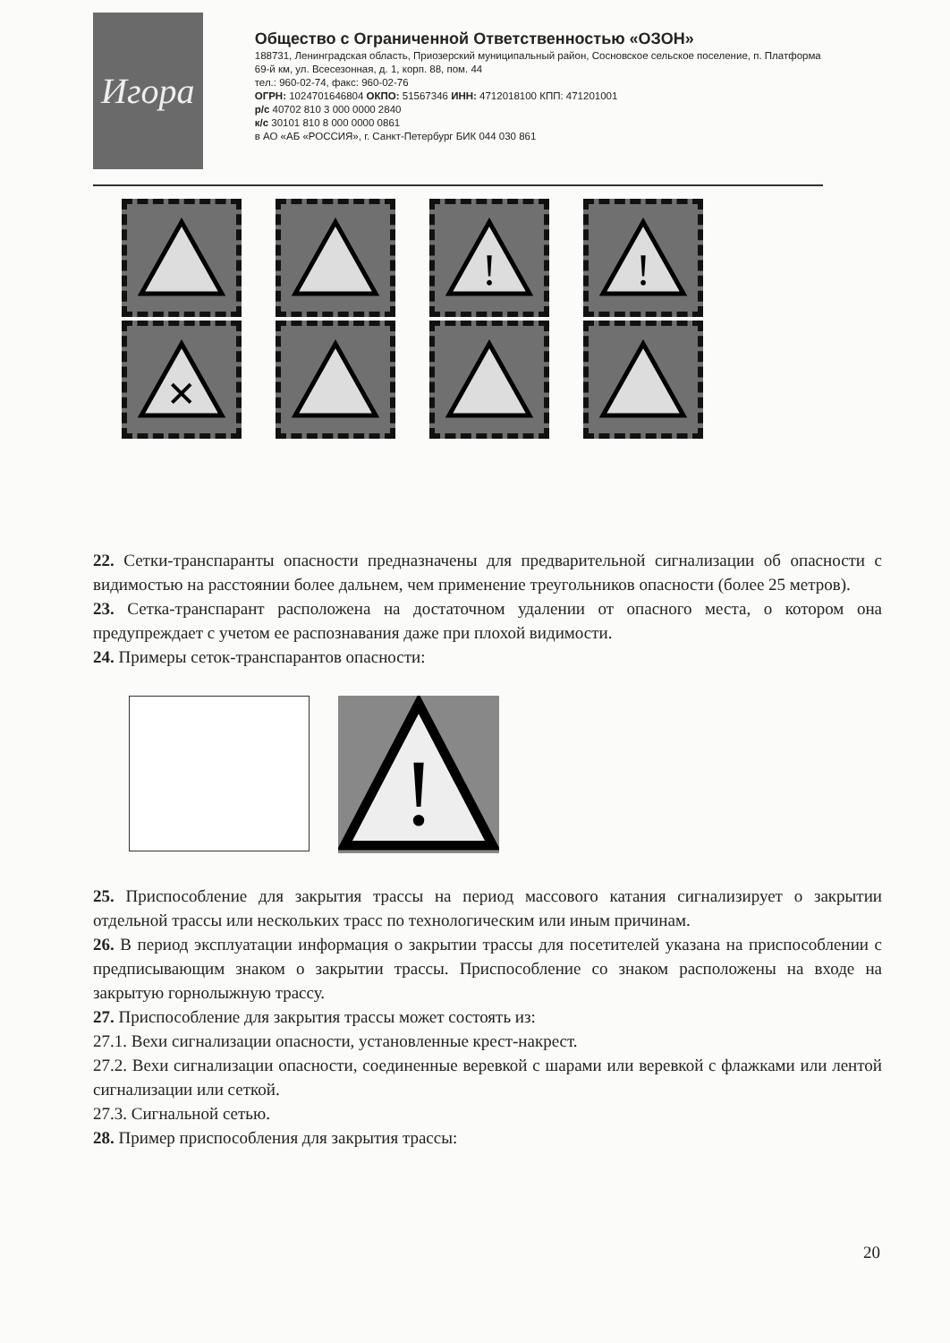Игора
Общество с Ограниченной Ответственностью «ОЗОН»
188731, Ленинградская область, Приозерский муниципальный район, Сосновское сельское поселение, п. Платформа 69-й км, ул. Всесезонная, д. 1, корп. 88, пом. 44
тел.: 960-02-74, факс: 960-02-76
ОГРН: 1024701646804 ОКПО: 51567346 ИНН: 4712018100 КПП: 471201001
р/с 40702 810 3 000 0000 2840
к/с 30101 810 8 000 0000 0861
в АО «АБ «РОССИЯ», г. Санкт-Петербург БИК 044 030 861
!
!
✕
22. Сетки-транспаранты опасности предназначены для предварительной сигнализации об опасности с видимостью на расстоянии более дальнем, чем применение треугольников опасности (более 25 метров).
23. Сетка-транспарант расположена на достаточном удалении от опасного места, о котором она предупреждает с учетом ее распознавания даже при плохой видимости.
24. Примеры сеток-транспарантов опасности:
!
25. Приспособление для закрытия трассы на период массового катания сигнализирует о закрытии отдельной трассы или нескольких трасс по технологическим или иным причинам.
26. В период эксплуатации информация о закрытии трассы для посетителей указана на приспособлении с предписывающим знаком о закрытии трассы. Приспособление со знаком расположены на входе на закрытую горнолыжную трассу.
27. Приспособление для закрытия трассы может состоять из:
27.1. Вехи сигнализации опасности, установленные крест-накрест.
27.2. Вехи сигнализации опасности, соединенные веревкой с шарами или веревкой с флажками или лентой сигнализации или сеткой.
27.3. Сигнальной сетью.
28. Пример приспособления для закрытия трассы:
20